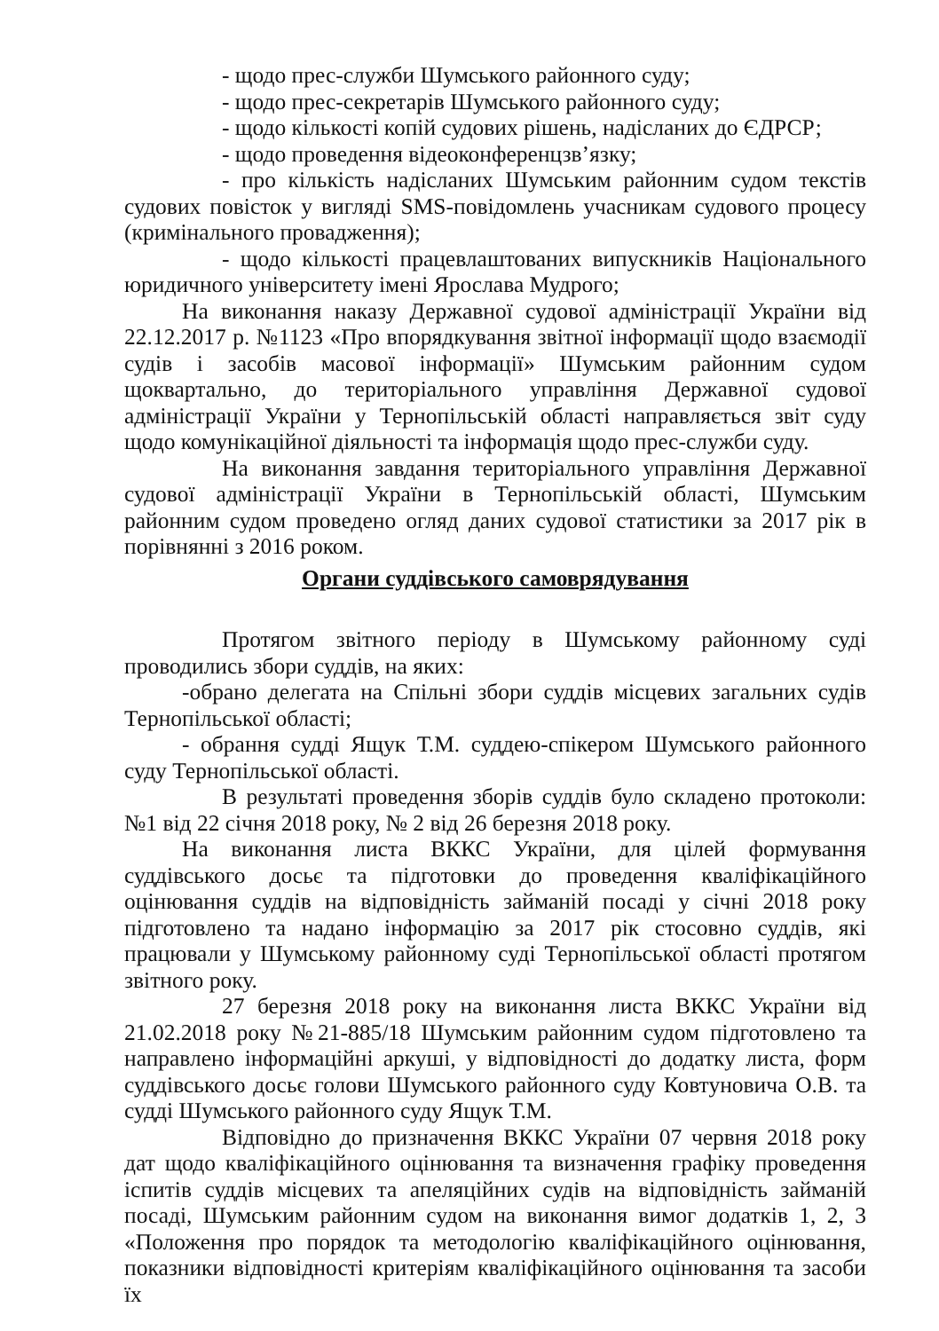- щодо прес-служби Шумського районного суду;
- щодо прес-секретарів Шумського районного суду;
- щодо кількості копій судових рішень, надісланих до ЄДРСР;
- щодо проведення відеоконференцзв’язку;
- про кількість надісланих Шумським районним судом текстів судових повісток у вигляді SMS-повідомлень учасникам судового процесу (кримінального провадження);
- щодо кількості працевлаштованих випускників Національного юридичного університету імені Ярослава Мудрого;
На виконання наказу Державної судової адміністрації України від 22.12.2017 р. №1123 «Про впорядкування звітної інформації щодо взаємодії судів і засобів масової інформації» Шумським районним судом щоквартально, до територіального управління Державної судової адміністрації України у Тернопільській області направляється звіт суду щодо комунікаційної діяльності та інформація щодо прес-служби суду.
На виконання завдання територіального управління Державної судової адміністрації України в Тернопільській області, Шумським районним судом проведено огляд даних судової статистики за 2017 рік в порівнянні з 2016 роком.
Органи суддівського самоврядування
Протягом звітного періоду в Шумському районному суді проводились збори суддів, на яких:
-обрано делегата на Спільні збори суддів місцевих загальних судів Тернопільської області;
- обрання судді Ящук Т.М. суддею-спікером Шумського районного суду Тернопільської області.
В результаті проведення зборів суддів було складено протоколи: №1 від 22 січня 2018 року, № 2 від 26 березня 2018 року.
На виконання листа ВККС України, для цілей формування суддівського досьє та підготовки до проведення кваліфікаційного оцінювання суддів на відповідність займаній посаді у січні 2018 року підготовлено та надано інформацію за 2017 рік стосовно суддів, які працювали у Шумському районному суді Тернопільської області протягом звітного року.
27 березня 2018 року на виконання листа ВККС України від 21.02.2018 року №21-885/18 Шумським районним судом підготовлено та направлено інформаційні аркуші, у відповідності до додатку листа, форм суддівського досьє голови Шумського районного суду Ковтуновича О.В. та судді Шумського районного суду Ящук Т.М.
Відповідно до призначення ВККС України 07 червня 2018 року дат щодо кваліфікаційного оцінювання та визначення графіку проведення іспитів суддів місцевих та апеляційних судів на відповідність займаній посаді, Шумським районним судом на виконання вимог додатків 1, 2, 3 «Положення про порядок та методологію кваліфікаційного оцінювання, показники відповідності критеріям кваліфікаційного оцінювання та засоби їх